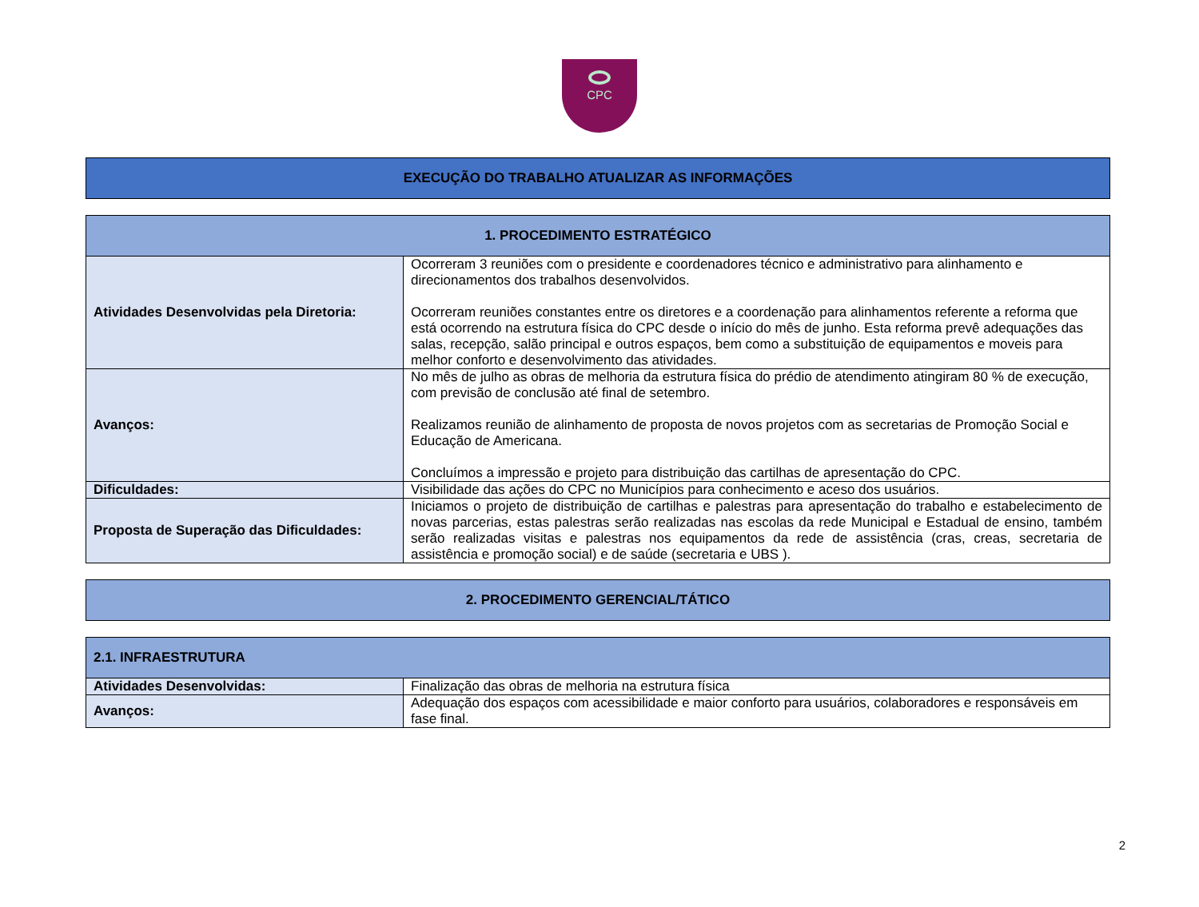CPC
| EXECUÇÃO DO TRABALHO ATUALIZAR AS INFORMAÇÕES |
| --- |
| 1. PROCEDIMENTO ESTRATÉGICO | |
| --- | --- |
| Atividades Desenvolvidas pela Diretoria: | Ocorreram 3 reuniões com o presidente e coordenadores técnico e administrativo para alinhamento e direcionamentos dos trabalhos desenvolvidos. Ocorreram reuniões constantes entre os diretores e a coordenação para alinhamentos referente a reforma que está ocorrendo na estrutura física do CPC desde o início do mês de junho. Esta reforma prevê adequações das salas, recepção, salão principal e outros espaços, bem como a substituição de equipamentos e moveis para melhor conforto e desenvolvimento das atividades. |
| Avanços: | No mês de julho as obras de melhoria da estrutura física do prédio de atendimento atingiram 80 % de execução, com previsão de conclusão até final de setembro. Realizamos reunião de alinhamento de proposta de novos projetos com as secretarias de Promoção Social e Educação de Americana. Concluímos a impressão e projeto para distribuição das cartilhas de apresentação do CPC. |
| Dificuldades: | Visibilidade das ações do CPC no Municípios para conhecimento e aceso dos usuários. |
| Proposta de Superação das Dificuldades: | Iniciamos o projeto de distribuição de cartilhas e palestras para apresentação do trabalho e estabelecimento de novas parcerias, estas palestras serão realizadas nas escolas da rede Municipal e Estadual de ensino, também serão realizadas visitas e palestras nos equipamentos da rede de assistência (cras, creas, secretaria de assistência e promoção social) e de saúde (secretaria e UBS ). |
| 2. PROCEDIMENTO GERENCIAL/TÁTICO |
| --- |
| 2.1. INFRAESTRUTURA | |
| --- | --- |
| Atividades Desenvolvidas: | Finalização das obras de melhoria na estrutura física |
| Avanços: | Adequação dos espaços com acessibilidade e maior conforto para usuários, colaboradores e responsáveis em fase final. |
2